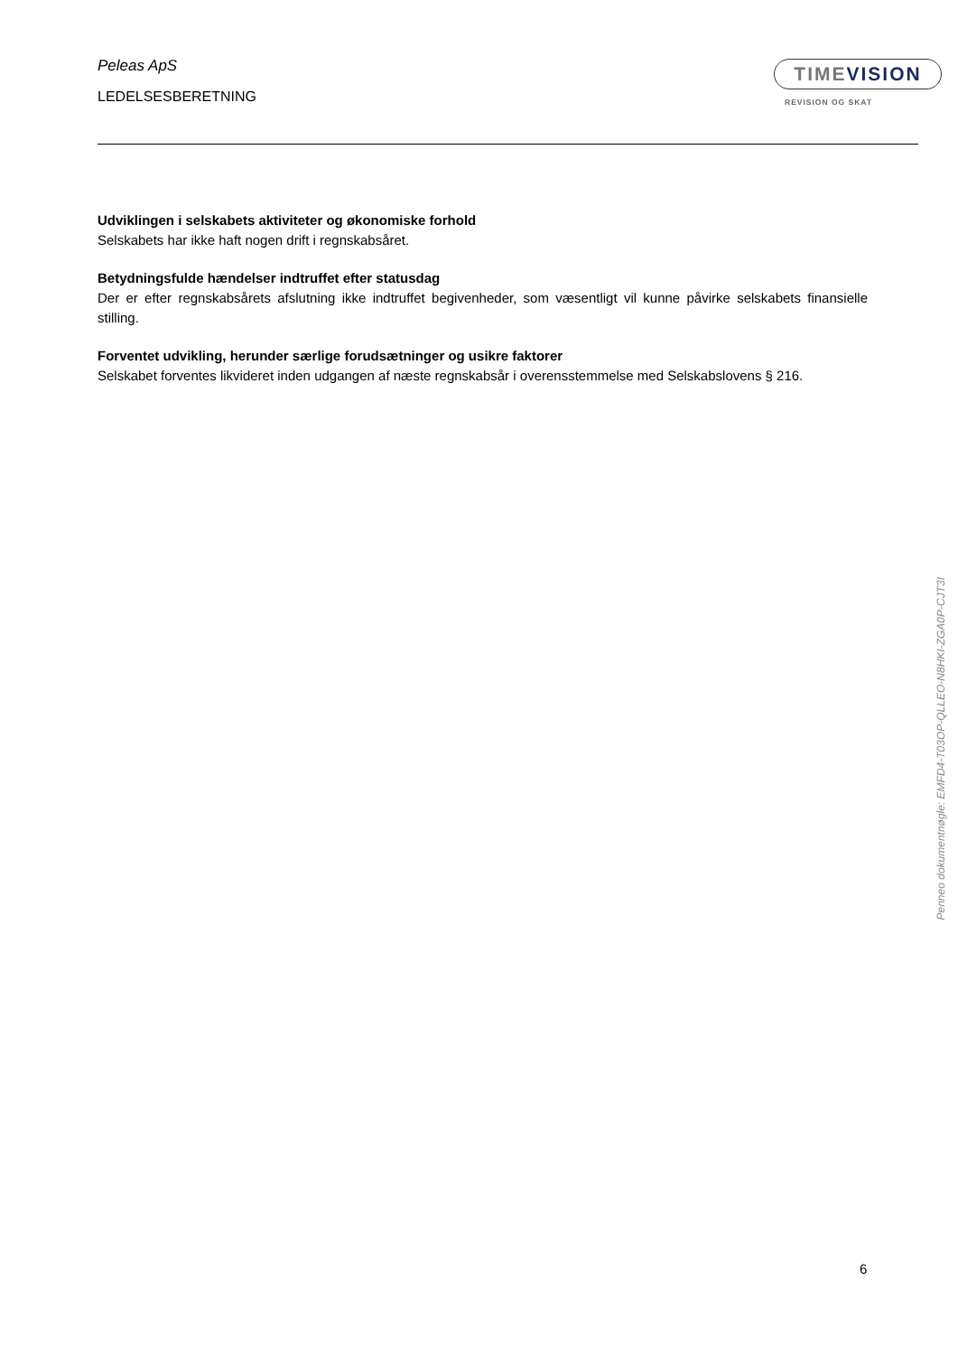Peleas ApS
LEDELSESBERETNING
TIME VISION
REVISION OG SKAT
Udviklingen i selskabets aktiviteter og økonomiske forhold
Selskabets har ikke haft nogen drift i regnskabsåret.
Betydningsfulde hændelser indtruffet efter statusdag
Der er efter regnskabsårets afslutning ikke indtruffet begivenheder, som væsentligt vil kunne påvirke selskabets finansielle stilling.
Forventet udvikling, herunder særlige forudsætninger og usikre faktorer
Selskabet forventes likvideret inden udgangen af næste regnskabsår i overensstemmelse med Selskabslovens § 216.
Penneo dokumentnøgle: EMFD4-T03OP-QLLEO-N8HKI-ZGA0P-CJT3I
6